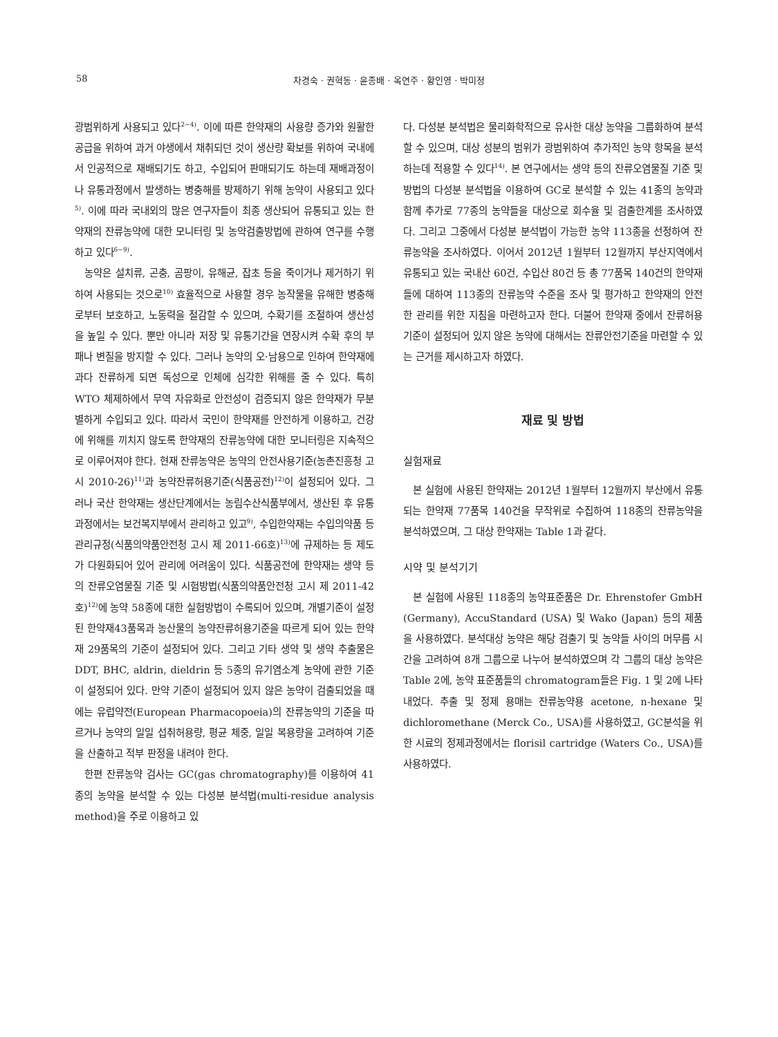58 차경숙 · 권혁동 · 윤종배 · 옥연주 · 황인영 · 박미정
광범위하게 사용되고 있다<sup>2~4)</sup>. 이에 따른 한약재의 사용량 증가와 원활한 공급을 위하여 과거 야생에서 채취되던 것이 생산량 확보를 위하여 국내에서 인공적으로 재배되기도 하고, 수입되어 판매되기도 하는데 재배과정이나 유통과정에서 발생하는 병충해를 방제하기 위해 농약이 사용되고 있다<sup>5)</sup>. 이에 따라 국내외의 많은 연구자들이 최종 생산되어 유통되고 있는 한약재의 잔류농약에 대한 모니터링 및 농약검출방법에 관하여 연구를 수행하고 있다<sup>6~9)</sup>.
농약은 설치류, 곤충, 곰팡이, 유해균, 잡초 등을 죽이거나 제거하기 위하여 사용되는 것으로<sup>10)</sup> 효율적으로 사용할 경우 농작물을 유해한 병충해로부터 보호하고, 노동력을 절감할 수 있으며, 수확기를 조절하여 생산성을 높일 수 있다. 뿐만 아니라 저장 및 유통기간을 연장시켜 수확 후의 부패나 변질을 방지할 수 있다. 그러나 농약의 오·남용으로 인하여 한약재에 과다 잔류하게 되면 독성으로 인체에 심각한 위해를 줄 수 있다. 특히 WTO 체제하에서 무역 자유화로 안전성이 검증되지 않은 한약재가 무분별하게 수입되고 있다. 따라서 국민이 한약재를 안전하게 이용하고, 건강에 위해를 끼치지 않도록 한약재의 잔류농약에 대한 모니터링은 지속적으로 이루어져야 한다. 현재 잔류농약은 농약의 안전사용기준(농촌진흥청 고시 2010-26)<sup>11)</sup>과 농약잔류허용기준(식품공전)<sup>12)</sup>이 설정되어 있다. 그러나 국산 한약재는 생산단계에서는 농림수산식품부에서, 생산된 후 유통과정에서는 보건복지부에서 관리하고 있고<sup>9)</sup>, 수입한약재는 수입의약품 등 관리규정(식품의약품안전청 고시 제 2011-66호)<sup>13)</sup>에 규제하는 등 제도가 다원화되어 있어 관리에 어려움이 있다. 식품공전에 한약재는 생약 등의 잔류오염물질 기준 및 시험방법(식품의약품안전청 고시 제 2011-42호)<sup>12)</sup>에 농약 58종에 대한 실험방법이 수록되어 있으며, 개별기준이 설정된 한약재43품목과 농산물의 농약잔류허용기준을 따르게 되어 있는 한약재 29품목의 기준이 설정되어 있다. 그리고 기타 생약 및 생약 추출물은 DDT, BHC, aldrin, dieldrin 등 5종의 유기염소계 농약에 관한 기준이 설정되어 있다. 만약 기준이 설정되어 있지 않은 농약이 검출되었을 때에는 유럽약전(European Pharmacopoeia)의 잔류농약의 기준을 따르거나 농약의 일일 섭취허용량, 평균 체중, 일일 복용량을 고려하여 기준을 산출하고 적부 판정을 내려야 한다.
한편 잔류농약 검사는 GC(gas chromatography)를 이용하여 41종의 농약을 분석할 수 있는 다성분 분석법(multi-residue analysis method)을 주로 이용하고 있
다. 다성분 분석법은 물리화학적으로 유사한 대상 농약을 그룹화하여 분석할 수 있으며, 대상 성분의 범위가 광범위하여 추가적인 농약 항목을 분석하는데 적용할 수 있다<sup>14)</sup>. 본 연구에서는 생약 등의 잔류오염물질 기준 및 방법의 다성분 분석법을 이용하여 GC로 분석할 수 있는 41종의 농약과 함께 추가로 77종의 농약들을 대상으로 회수율 및 검출한계를 조사하였다. 그리고 그중에서 다성분 분석법이 가능한 농약 113종을 선정하여 잔류농약을 조사하였다. 이어서 2012년 1월부터 12월까지 부산지역에서 유통되고 있는 국내산 60건, 수입산 80건 등 총 77품목 140건의 한약재들에 대하여 113종의 잔류농약 수준을 조사 및 평가하고 한약재의 안전한 관리를 위한 지침을 마련하고자 한다. 더불어 한약재 중에서 잔류허용기준이 설정되어 있지 않은 농약에 대해서는 잔류안전기준을 마련할 수 있는 근거를 제시하고자 하였다.
재료 및 방법
실험재료
본 실험에 사용된 한약재는 2012년 1월부터 12월까지 부산에서 유통되는 한약재 77품목 140건을 무작위로 수집하여 118종의 잔류농약을 분석하였으며, 그 대상 한약재는 Table 1과 같다.
시약 및 분석기기
본 실험에 사용된 118종의 농약표준품은 Dr. Ehrenstofer GmbH (Germany), AccuStandard (USA) 및 Wako (Japan) 등의 제품을 사용하였다. 분석대상 농약은 해당 검출기 및 농약들 사이의 머무름 시간을 고려하여 8개 그룹으로 나누어 분석하였으며 각 그룹의 대상 농약은 Table 2에, 농약 표준품들의 chromatogram들은 Fig. 1 및 2에 나타내었다. 추출 및 정제 용매는 잔류농약용 acetone, n-hexane 및 dichloromethane (Merck Co., USA)를 사용하였고, GC분석을 위한 시료의 정제과정에서는 florisil cartridge (Waters Co., USA)를 사용하였다.